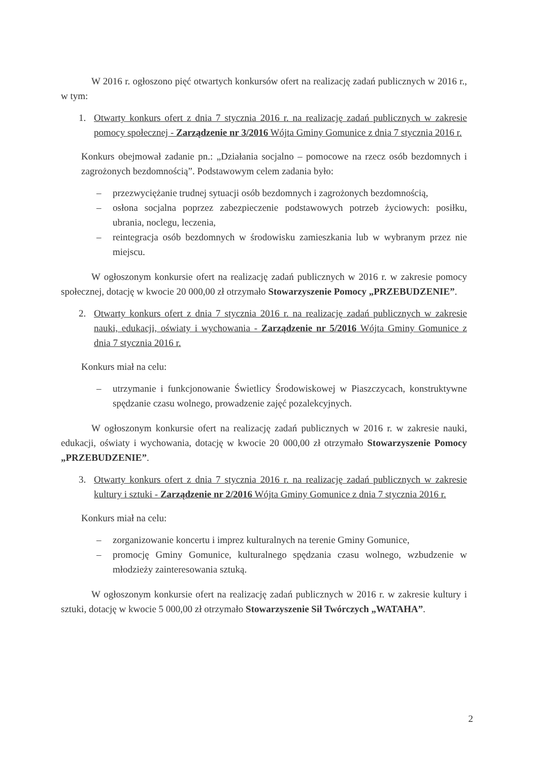W 2016 r. ogłoszono pięć otwartych konkursów ofert na realizację zadań publicznych w 2016 r., w tym:
1. Otwarty konkurs ofert z dnia 7 stycznia 2016 r. na realizację zadań publicznych w zakresie pomocy społecznej - Zarządzenie nr 3/2016 Wójta Gminy Gomunice z dnia 7 stycznia 2016 r.
Konkurs obejmował zadanie pn.: „Działania socjalno – pomocowe na rzecz osób bezdomnych i zagrożonych bezdomnością”. Podstawowym celem zadania było:
– przezwyciężanie trudnej sytuacji osób bezdomnych i zagrożonych bezdomnością,
– osłona socjalna poprzez zabezpieczenie podstawowych potrzeb życiowych: posiłku, ubrania, noclegu, leczenia,
– reintegracja osób bezdomnych w środowisku zamieszkania lub w wybranym przez nie miejscu.
W ogłoszonym konkursie ofert na realizację zadań publicznych w 2016 r. w zakresie pomocy społecznej, dotację w kwocie 20 000,00 zł otrzymało Stowarzyszenie Pomocy „PRZEBUDZENIE”.
2. Otwarty konkurs ofert z dnia 7 stycznia 2016 r. na realizację zadań publicznych w zakresie nauki, edukacji, oświaty i wychowania - Zarządzenie nr 5/2016 Wójta Gminy Gomunice z dnia 7 stycznia 2016 r.
Konkurs miał na celu:
– utrzymanie i funkcjonowanie Świetlicy Środowiskowej w Piaszczycach, konstruktywne spędzanie czasu wolnego, prowadzenie zajęć pozalekcyjnych.
W ogłoszonym konkursie ofert na realizację zadań publicznych w 2016 r. w zakresie nauki, edukacji, oświaty i wychowania, dotację w kwocie 20 000,00 zł otrzymało Stowarzyszenie Pomocy „PRZEBUDZENIE”.
3. Otwarty konkurs ofert z dnia 7 stycznia 2016 r. na realizację zadań publicznych w zakresie kultury i sztuki - Zarządzenie nr 2/2016 Wójta Gminy Gomunice z dnia 7 stycznia 2016 r.
Konkurs miał na celu:
– zorganizowanie koncertu i imprez kulturalnych na terenie Gminy Gomunice,
– promocję Gminy Gomunice, kulturalnego spędzania czasu wolnego, wzbudzenie w młodzieży zainteresowania sztuką.
W ogłoszonym konkursie ofert na realizację zadań publicznych w 2016 r. w zakresie kultury i sztuki, dotację w kwocie 5 000,00 zł otrzymało Stowarzyszenie Sił Twórczych „WATAHA”.
2